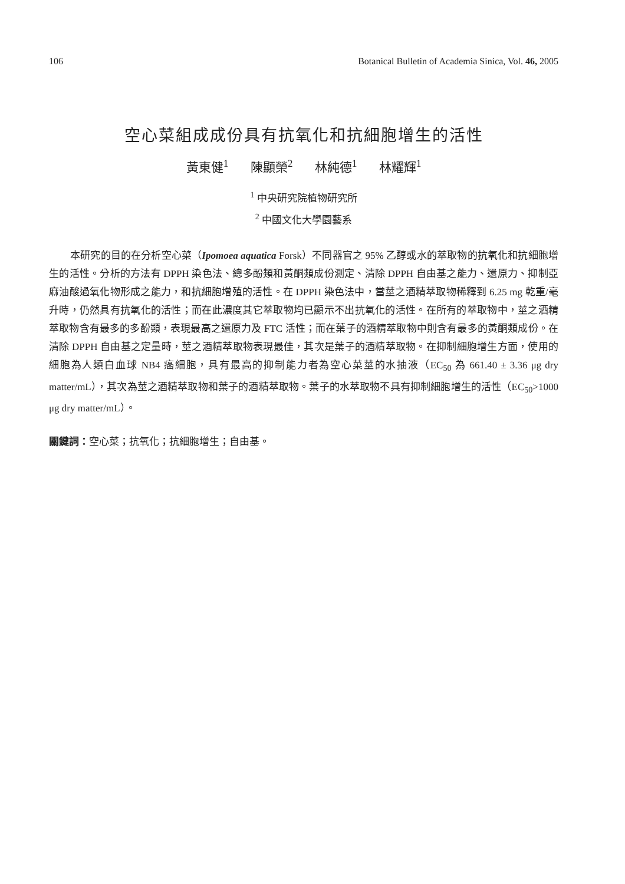106 Botanical Bulletin of Academia Sinica, Vol. 46, 2005
空心菜組成成份具有抗氧化和抗細胞增生的活性
黃東健<sup>1</sup> 陳顯榮<sup>2</sup> 林純德<sup>1</sup> 林耀輝<sup>1</sup>
<sup>1</sup> 中央研究院植物研究所
<sup>2</sup> 中國文化大學園藝系
本研究的目的在分析空心菜（Ipomoea aquatica Forsk）不同器官之 95% 乙醇或水的萃取物的抗氧化和抗細胞增生的活性。分析的方法有 DPPH 染色法、總多酚類和黃酮類成份測定、清除 DPPH 自由基之能力、還原力、抑制亞麻油酸過氧化物形成之能力，和抗細胞增殖的活性。在 DPPH 染色法中，當莖之酒精萃取物稀釋到 6.25 mg 乾重/毫升時，仍然具有抗氧化的活性；而在此濃度其它萃取物均已顯示不出抗氧化的活性。在所有的萃取物中，莖之酒精萃取物含有最多的多酚類，表現最高之還原力及 FTC 活性；而在葉子的酒精萃取物中則含有最多的黃酮類成份。在清除 DPPH 自由基之定量時，莖之酒精萃取物表現最佳，其次是葉子的酒精萃取物。在抑制細胞增生方面，使用的細胞為人類白血球 NB4 癌細胞，具有最高的抑制能力者為空心菜莖的水抽液（EC<sub>50</sub> 為 661.40 ± 3.36 μg dry matter/mL），其次為莖之酒精萃取物和葉子的酒精萃取物。葉子的水萃取物不具有抑制細胞增生的活性（EC<sub>50</sub>>1000 μg dry matter/mL）。
關鍵詞：空心菜；抗氧化；抗細胞增生；自由基。